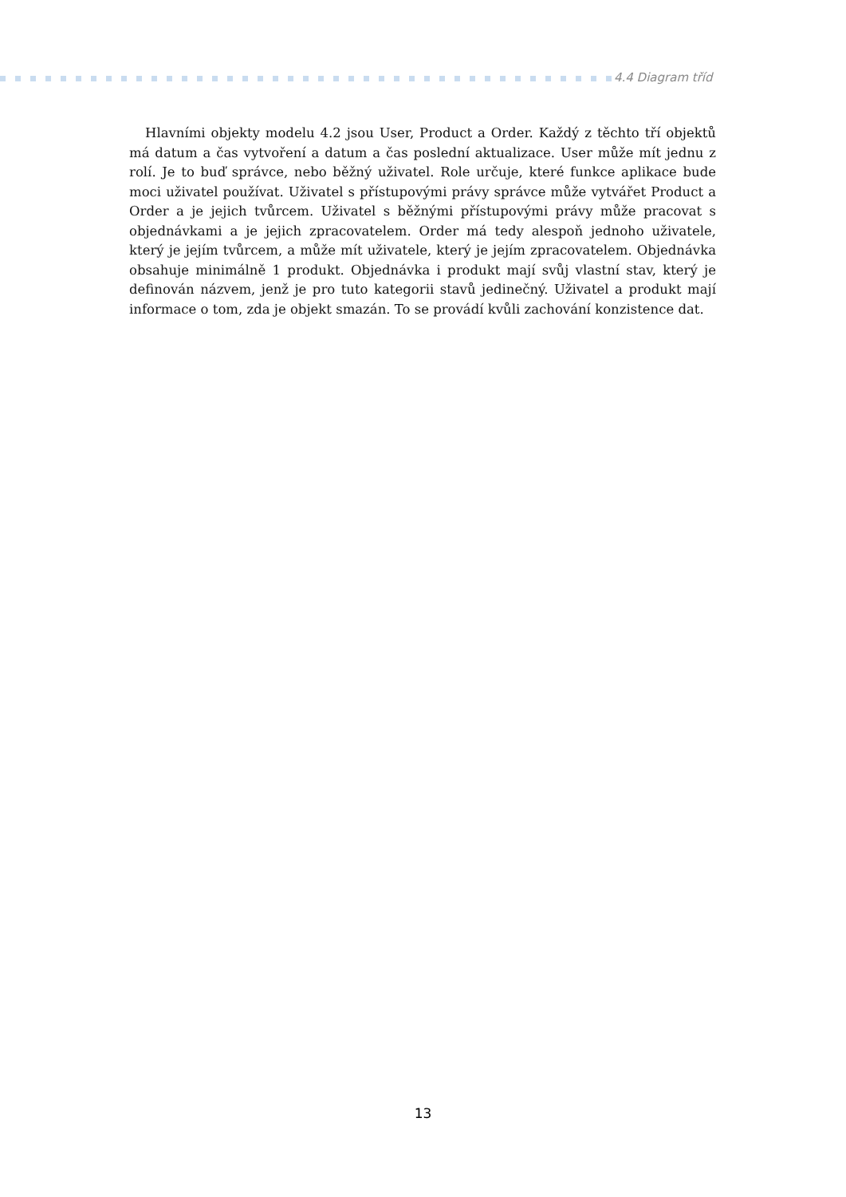4.4 Diagram tříd
Hlavními objekty modelu 4.2 jsou User, Product a Order. Každý z těchto tří objektů má datum a čas vytvoření a datum a čas poslední aktualizace. User může mít jednu z rolí. Je to buď správce, nebo běžný uživatel. Role určuje, které funkce aplikace bude moci uživatel používat. Uživatel s přístupovými právy správce může vytvářet Product a Order a je jejich tvůrcem. Uživatel s běžnými přístupovými právy může pracovat s objednávkami a je jejich zpracovatelem. Order má tedy alespoň jednoho uživatele, který je jejím tvůrcem, a může mít uživatele, který je jejím zpracovatelem. Objednávka obsahuje minimálně 1 produkt. Objednávka i produkt mají svůj vlastní stav, který je definován názvem, jenž je pro tuto kategorii stavů jedinečný. Uživatel a produkt mají informace o tom, zda je objekt smazán. To se provádí kvůli zachování konzistence dat.
13